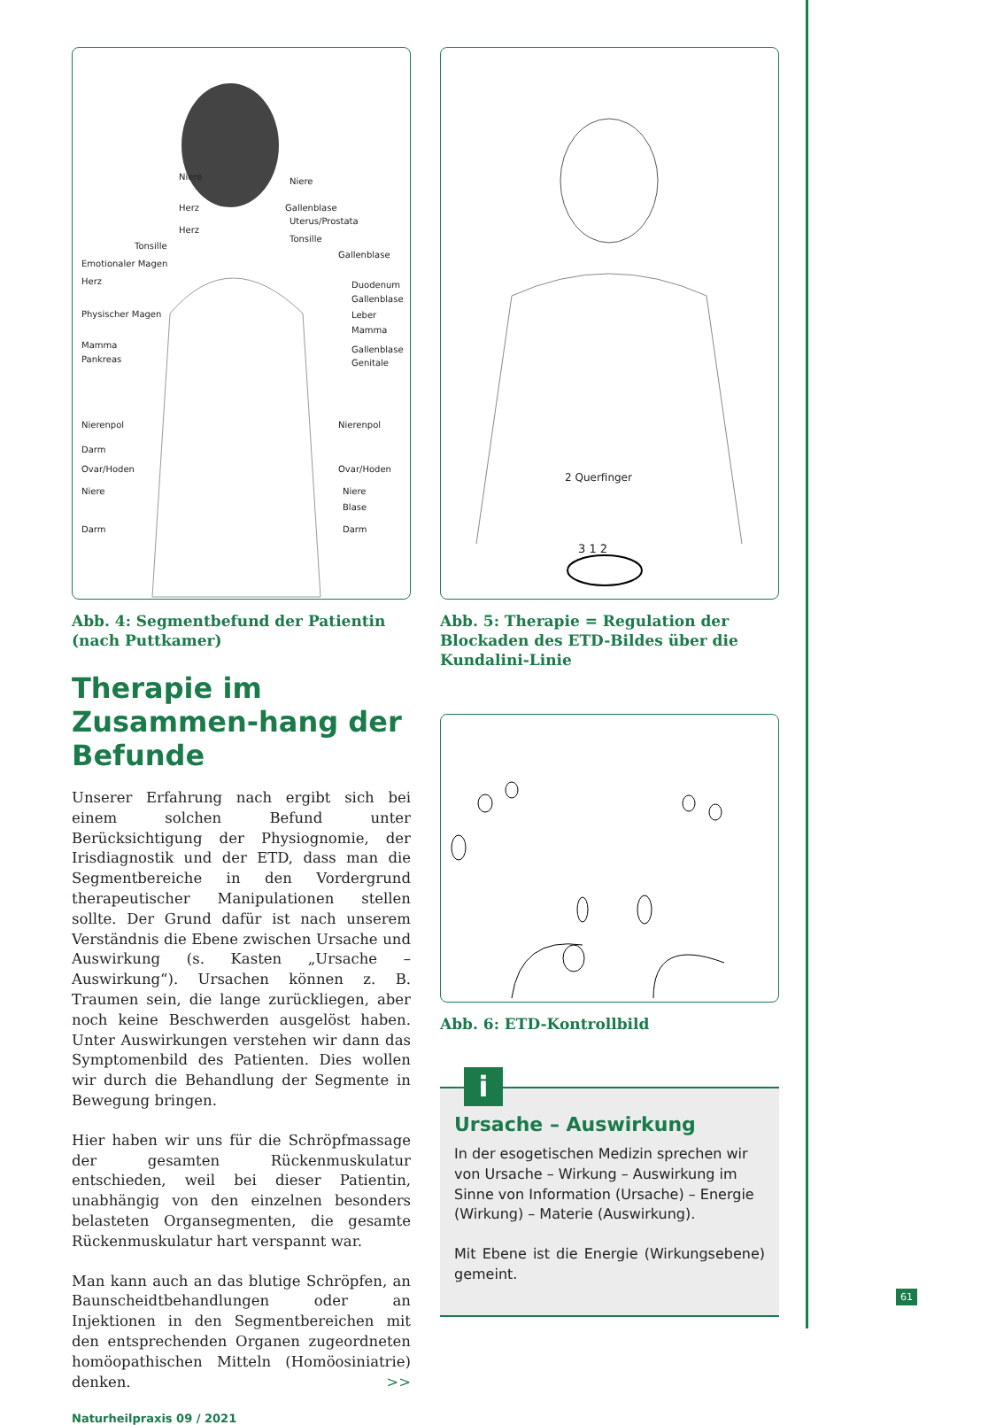Niere Niere
Herz Gallenblase
Herz
Uterus/Prostata
Tonsille
Tonsille
Emotionaler Magen
Gallenblase
Herz Duodenum
Physischer Magen
Gallenblase
Leber
Mamma
Mamma Gallenblase
Pankreas Genitale
Nierenpol Nierenpol
Darm
Ovar/Hoden Ovar/Hoden
Niere Niere
Blase
Darm Darm
Abb. 4: Segmentbefund der Patientin (nach Puttkamer)
Therapie im Zusammen-hang der Befunde
Unserer Erfahrung nach ergibt sich bei einem solchen Befund unter Berücksichtigung der Physiognomie, der Irisdiagnostik und der ETD, dass man die Segmentbereiche in den Vordergrund therapeutischer Manipulationen stellen sollte. Der Grund dafür ist nach unserem Verständnis die Ebene zwischen Ursache und Auswirkung (s. Kasten „Ursache – Auswirkung“). Ursachen können z. B. Traumen sein, die lange zurückliegen, aber noch keine Beschwerden ausgelöst haben. Unter Auswirkungen verstehen wir dann das Symptomenbild des Patienten. Dies wollen wir durch die Behandlung der Segmente in Bewegung bringen.
Hier haben wir uns für die Schröpfmassage der gesamten Rückenmuskulatur entschieden, weil bei dieser Patientin, unabhängig von den einzelnen besonders belasteten Organsegmenten, die gesamte Rückenmuskulatur hart verspannt war.
Man kann auch an das blutige Schröpfen, an Baunscheidtbehandlungen oder an Injektionen in den Segmentbereichen mit den entsprechenden Organen zugeordneten homöopathischen Mitteln (Homöosiniatrie) denken. >>
Naturheilpraxis 09 / 2021
2 Querfinger
3 1 2
Abb. 5: Therapie = Regulation der Blockaden des ETD-Bildes über die Kundalini-Linie
Abb. 6: ETD-Kontrollbild
i
Ursache – Auswirkung
In der esogetischen Medizin sprechen wir von Ursache – Wirkung – Auswirkung im Sinne von Information (Ursache) – Energie (Wirkung) – Materie (Auswirkung).
Mit Ebene ist die Energie (Wirkungsebene) gemeint.
61